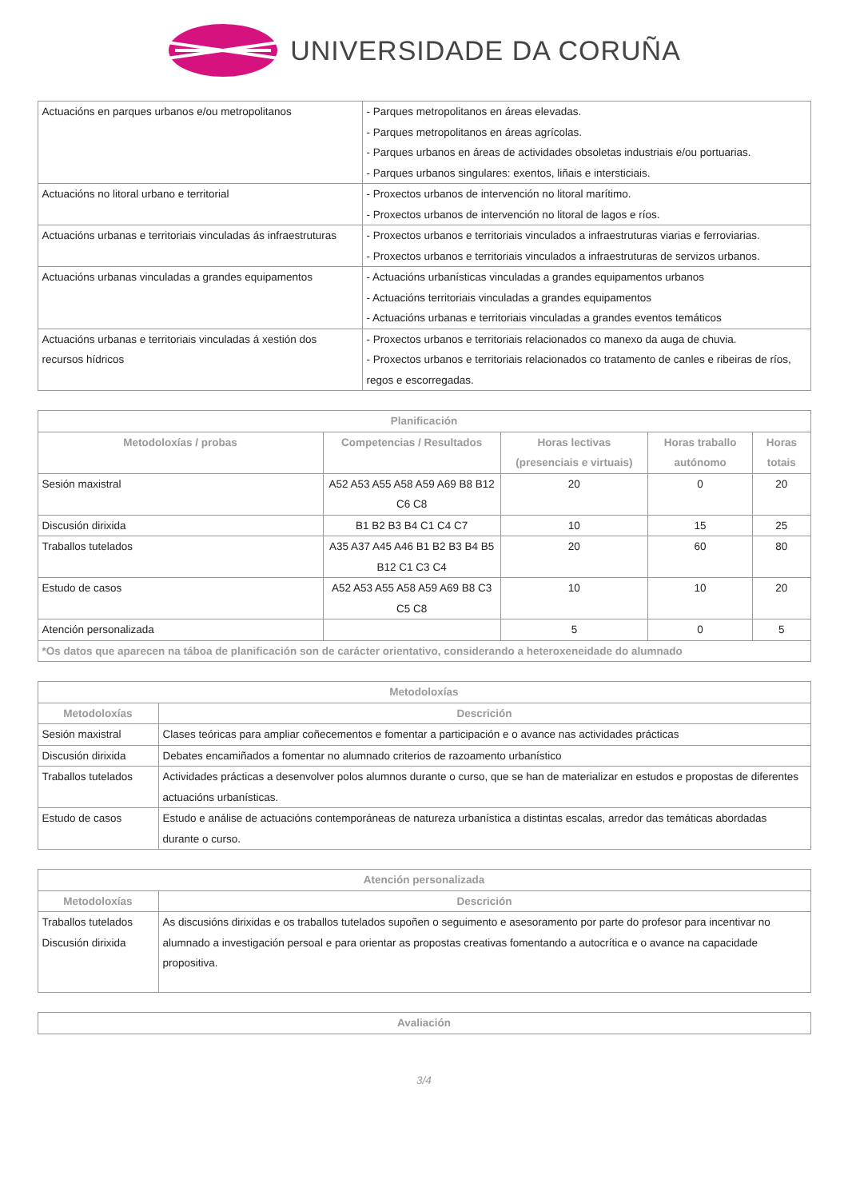UNIVERSIDADE DA CORUÑA
| Actuacións en parques urbanos e/ou metropolitanos | - Parques metropolitanos en áreas elevadas. - Parques metropolitanos en áreas agrícolas. - Parques urbanos en áreas de actividades obsoletas industriais e/ou portuarias. - Parques urbanos singulares: exentos, liñais e intersticiais. |
| Actuacións no litoral urbano e territorial | - Proxectos urbanos de intervención no litoral marítimo. - Proxectos urbanos de intervención no litoral de lagos e ríos. |
| Actuacións urbanas e territoriais vinculadas ás infraestruturas | - Proxectos urbanos e territoriais vinculados a infraestruturas viarias e ferroviarias. - Proxectos urbanos e territoriais vinculados a infraestruturas de servizos urbanos. |
| Actuacións urbanas vinculadas a grandes equipamentos | - Actuacións urbanísticas vinculadas a grandes equipamentos urbanos - Actuacións territoriais vinculadas a grandes equipamentos - Actuacións urbanas e territoriais vinculadas a grandes eventos temáticos |
| Actuacións urbanas e territoriais vinculadas á xestión dos recursos hídricos | - Proxectos urbanos e territoriais relacionados co manexo da auga de chuvia. - Proxectos urbanos e territoriais relacionados co tratamento de canles e ribeiras de ríos, regos e escorregadas. |
| Planificación | | | | |
| --- | --- | --- | --- | --- |
| Metodoloxías / probas | Competencias / Resultados | Horas lectivas (presenciais e virtuais) | Horas traballo autónomo | Horas totais |
| Sesión maxistral | A52 A53 A55 A58 A59 A69 B8 B12 C6 C8 | 20 | 0 | 20 |
| Discusión dirixida | B1 B2 B3 B4 C1 C4 C7 | 10 | 15 | 25 |
| Traballos tutelados | A35 A37 A45 A46 B1 B2 B3 B4 B5 B12 C1 C3 C4 | 20 | 60 | 80 |
| Estudo de casos | A52 A53 A55 A58 A59 A69 B8 C3 C5 C8 | 10 | 10 | 20 |
| Atención personalizada | | 5 | 0 | 5 |
| *Os datos que aparecen na táboa de planificación son de carácter orientativo, considerando a heteroxeneidade do alumnado | | | | |
| Metodoloxías | |
| --- | --- |
| Metodoloxías | Descrición |
| Sesión maxistral | Clases teóricas para ampliar coñecementos e fomentar a participación e o avance nas actividades prácticas |
| Discusión dirixida | Debates encamiñados a fomentar no alumnado criterios de razoamento urbanístico |
| Traballos tutelados | Actividades prácticas a desenvolver polos alumnos durante o curso, que se han de materializar en estudos e propostas de diferentes actuacións urbanísticas. |
| Estudo de casos | Estudo e análise de actuacións contemporáneas de natureza urbanística a distintas escalas, arredor das temáticas abordadas durante o curso. |
| Atención personalizada | |
| --- | --- |
| Metodoloxías | Descrición |
| Traballos tutelados Discusión dirixida | As discusións dirixidas e os traballos tutelados supoñen o seguimento e asesoramento por parte do profesor para incentivar no alumnado a investigación persoal e para orientar as propostas creativas fomentando a autocrítica e o avance na capacidade propositiva. |
| Avaliación |
| --- |
3/4